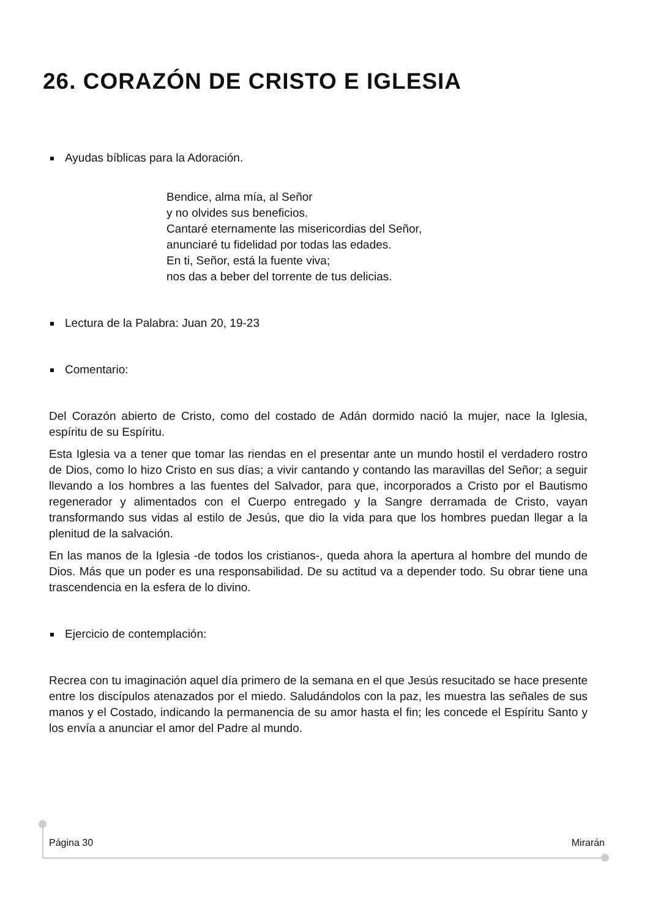26. CORAZÓN DE CRISTO E IGLESIA
Ayudas bíblicas para la Adoración.
Bendice, alma mía, al Señor
y no olvides sus beneficios.
Cantaré eternamente las misericordias del Señor,
anunciaré tu fidelidad por todas las edades.
En ti, Señor, está la fuente viva;
nos das a beber del torrente de tus delicias.
Lectura de la Palabra: Juan 20, 19-23
Comentario:
Del Corazón abierto de Cristo, como del costado de Adán dormido nació la mujer, nace la Iglesia, espíritu de su Espíritu.
Esta Iglesia va a tener que tomar las riendas en el presentar ante un mundo hostil el verdadero rostro de Dios, como lo hizo Cristo en sus días; a vivir cantando y contando las maravillas del Señor; a seguir llevando a los hombres a las fuentes del Salvador, para que, incorporados a Cristo por el Bautismo regenerador y alimentados con el Cuerpo entregado y la Sangre derramada de Cristo, vayan transformando sus vidas al estilo de Jesús, que dio la vida para que los hombres puedan llegar a la plenitud de la salvación.
En las manos de la Iglesia -de todos los cristianos-, queda ahora la apertura al hombre del mundo de Dios. Más que un poder es una responsabilidad. De su actitud va a depender todo. Su obrar tiene una trascendencia en la esfera de lo divino.
Ejercicio de contemplación:
Recrea con tu imaginación aquel día primero de la semana en el que Jesús resucitado se hace presente entre los discípulos atenazados por el miedo. Saludándolos con la paz, les muestra las señales de sus manos y el Costado, indicando la permanencia de su amor hasta el fin; les concede el Espíritu Santo y los envía a anunciar el amor del Padre al mundo.
Página 30 Mirarán